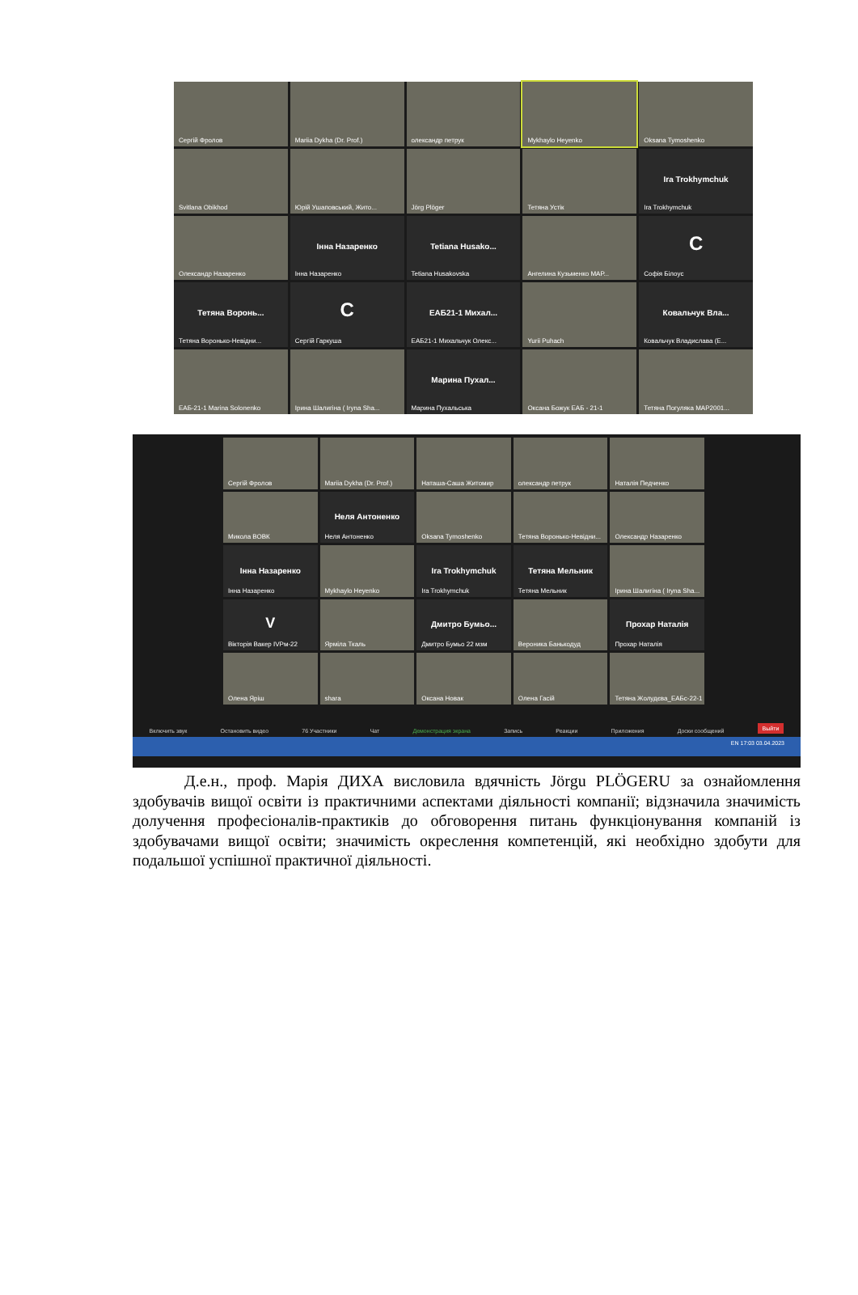Сергій Фролов
Mariia Dykha (Dr. Prof.)
олександр петрук
Mykhaylo Heyenko
Oksana Tymoshenko
Svitlana Obikhod
Юрій Ушаповський, Жито...
Jörg Plöger
Тетяна Устік
Ira Trokhymchuk
Ira Trokhymchuk
Олександр Назаренко
Інна Назаренко
Інна Назаренко
Tetiana Husako...
Tetiana Husakovska
Ангелина Кузьменко МАР...
C
Софія Білоус
Тетяна Воронь...
Тетяна Воронько-Невідни...
C
Сергій Гаркуша
ЕАБ21-1 Михал...
ЕАБ21-1 Михальчук Олекс...
Yurii Puhach
Ковальчук Вла...
Ковальчук Владислава (Е...
ЕАБ-21-1 Marina Solonenko
Ірина Шалигіна ( Iryna Sha...
Марина Пухал...
Марина Пухальська
Оксана Божук ЕАБ - 21-1
Тетяна Погуляка МАР2001...
Сергій Фролов
Mariia Dykha (Dr. Prof.)
Наташа-Саша Житомир
олександр петрук
Наталія Педченко
Микола ВОВК
Неля Антоненко
Неля Антоненко
Oksana Tymoshenko
Тетяна Воронько-Невідни...
Олександр Назаренко
Інна Назаренко
Інна Назаренко
Mykhaylo Heyenko
Ira Trokhymchuk
Ira Trokhymchuk
Тетяна Мельник
Тетяна Мельник
Ірина Шалигіна ( Iryna Sha...
V
Вікторія Вакер IVРм-22
Ярміла Ткаль
Дмитро Бумьо...
Дмитро Бумьо 22 мзм
Вероника Банькодуд
Прохар Наталія
Прохар Наталія
Олена Яріш
shara
Оксана Новак
Олена Гасій
Тетяна Жолудєва_ЕАБс-22-1
Включить звук Остановить видео 76 Участники Чат Демонстрация экрана Запись Реакции Приложения Доски сообщений Выйти
EN 17:03 03.04.2023
Д.е.н., проф. Марія ДИХА висловила вдячність Jörgu PLÖGERU за ознайомлення здобувачів вищої освіти із практичними аспектами діяльності компанії; відзначила значимість долучення професіоналів-практиків до обговорення питань функціонування компаній із здобувачами вищої освіти; значимість окреслення компетенцій, які необхідно здобути для подальшої успішної практичної діяльності.